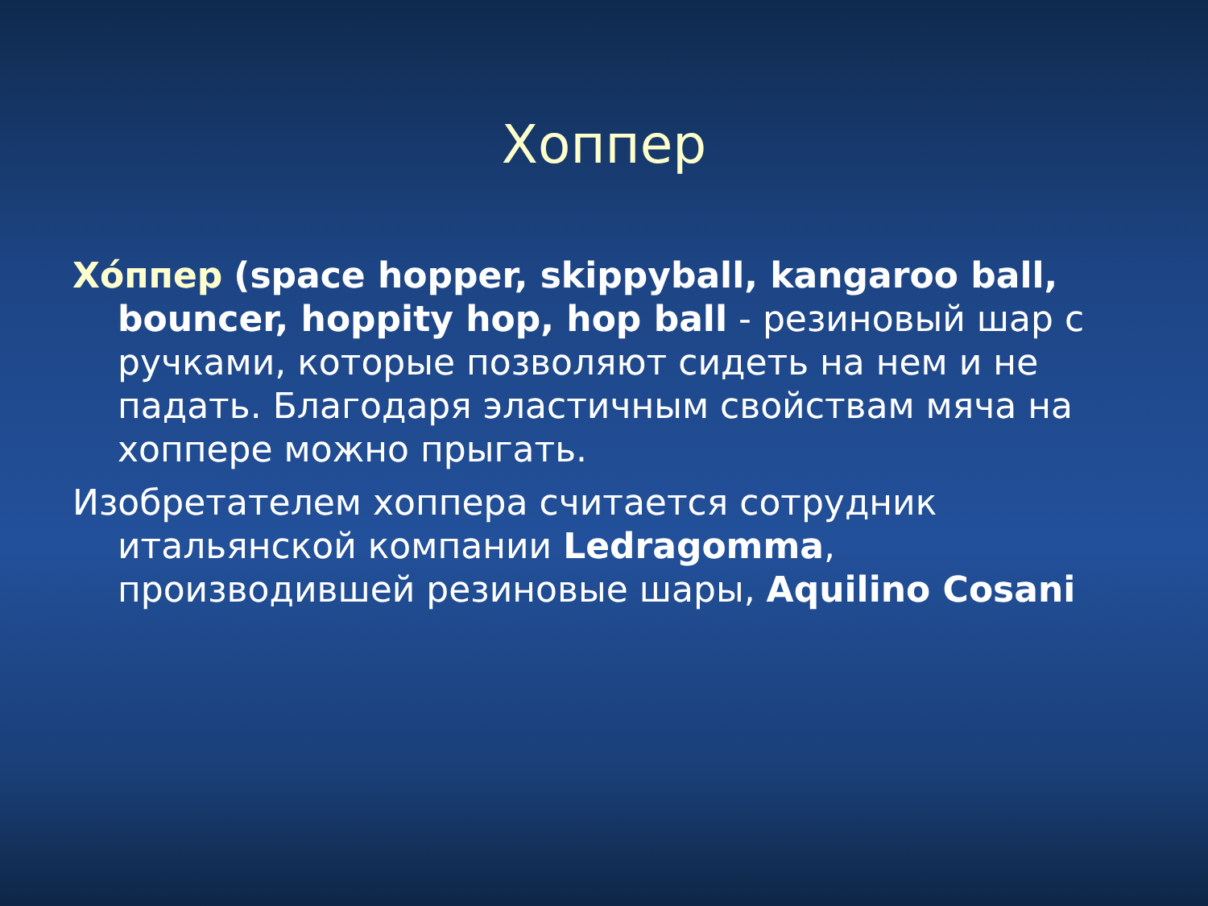Хоппер
Хóппер (space hopper, skippyball, kangaroo ball, bouncer, hoppity hop, hop ball - резиновый шар с ручками, которые позволяют сидеть на нем и не падать. Благодаря эластичным свойствам мяча на хоппере можно прыгать.
Изобретателем хоппера считается сотрудник итальянской компании Ledragomma, производившей резиновые шары, Aquilino Cosani